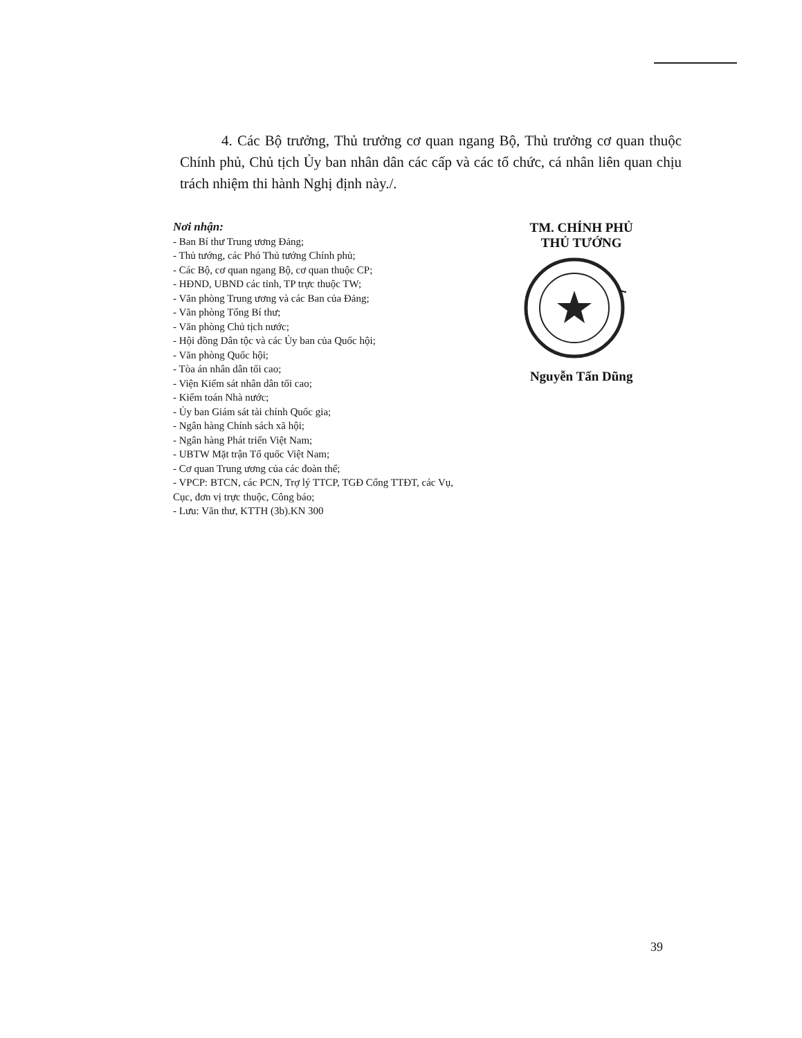4. Các Bộ trưởng, Thủ trưởng cơ quan ngang Bộ, Thủ trưởng cơ quan thuộc Chính phủ, Chủ tịch Ủy ban nhân dân các cấp và các tổ chức, cá nhân liên quan chịu trách nhiệm thi hành Nghị định này./.
Nơi nhận:
- Ban Bí thư Trung ương Đảng;
- Thủ tướng, các Phó Thủ tướng Chính phủ;
- Các Bộ, cơ quan ngang Bộ, cơ quan thuộc CP;
- HĐND, UBND các tỉnh, TP trực thuộc TW;
- Văn phòng Trung ương và các Ban của Đảng;
- Văn phòng Tổng Bí thư;
- Văn phòng Chủ tịch nước;
- Hội đồng Dân tộc và các Ủy ban của Quốc hội;
- Văn phòng Quốc hội;
- Tòa án nhân dân tối cao;
- Viện Kiểm sát nhân dân tối cao;
- Kiểm toán Nhà nước;
- Ủy ban Giám sát tài chính Quốc gia;
- Ngân hàng Chính sách xã hội;
- Ngân hàng Phát triển Việt Nam;
- UBTW Mặt trận Tổ quốc Việt Nam;
- Cơ quan Trung ương của các đoàn thể;
- VPCP: BTCN, các PCN, Trợ lý TTCP, TGĐ Cổng TTĐT, các Vụ, Cục, đơn vị trực thuộc, Công báo;
- Lưu: Văn thư, KTTH (3b).KN 300
TM. CHÍNH PHỦ
THỦ TƯỚNG
Nguyễn Tấn Dũng
39